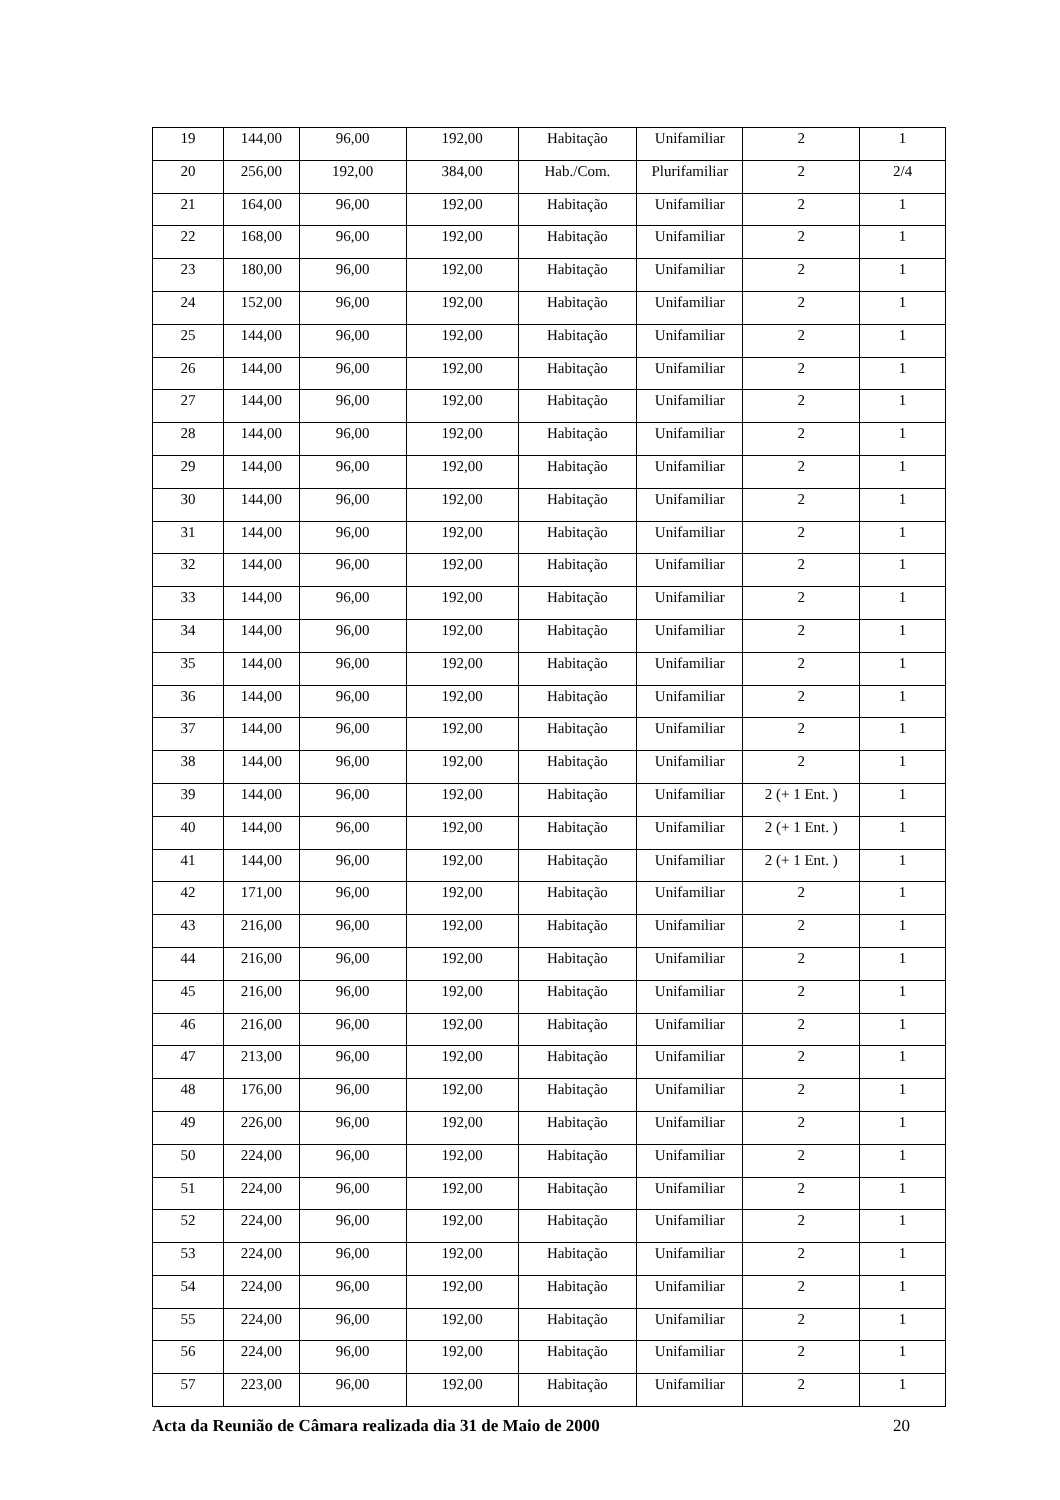| 19 | 144,00 | 96,00 | 192,00 | Habitação | Unifamiliar | 2 | 1 |
| 20 | 256,00 | 192,00 | 384,00 | Hab./Com. | Plurifamiliar | 2 | 2/4 |
| 21 | 164,00 | 96,00 | 192,00 | Habitação | Unifamiliar | 2 | 1 |
| 22 | 168,00 | 96,00 | 192,00 | Habitação | Unifamiliar | 2 | 1 |
| 23 | 180,00 | 96,00 | 192,00 | Habitação | Unifamiliar | 2 | 1 |
| 24 | 152,00 | 96,00 | 192,00 | Habitação | Unifamiliar | 2 | 1 |
| 25 | 144,00 | 96,00 | 192,00 | Habitação | Unifamiliar | 2 | 1 |
| 26 | 144,00 | 96,00 | 192,00 | Habitação | Unifamiliar | 2 | 1 |
| 27 | 144,00 | 96,00 | 192,00 | Habitação | Unifamiliar | 2 | 1 |
| 28 | 144,00 | 96,00 | 192,00 | Habitação | Unifamiliar | 2 | 1 |
| 29 | 144,00 | 96,00 | 192,00 | Habitação | Unifamiliar | 2 | 1 |
| 30 | 144,00 | 96,00 | 192,00 | Habitação | Unifamiliar | 2 | 1 |
| 31 | 144,00 | 96,00 | 192,00 | Habitação | Unifamiliar | 2 | 1 |
| 32 | 144,00 | 96,00 | 192,00 | Habitação | Unifamiliar | 2 | 1 |
| 33 | 144,00 | 96,00 | 192,00 | Habitação | Unifamiliar | 2 | 1 |
| 34 | 144,00 | 96,00 | 192,00 | Habitação | Unifamiliar | 2 | 1 |
| 35 | 144,00 | 96,00 | 192,00 | Habitação | Unifamiliar | 2 | 1 |
| 36 | 144,00 | 96,00 | 192,00 | Habitação | Unifamiliar | 2 | 1 |
| 37 | 144,00 | 96,00 | 192,00 | Habitação | Unifamiliar | 2 | 1 |
| 38 | 144,00 | 96,00 | 192,00 | Habitação | Unifamiliar | 2 | 1 |
| 39 | 144,00 | 96,00 | 192,00 | Habitação | Unifamiliar | 2 (+ 1 Ent. ) | 1 |
| 40 | 144,00 | 96,00 | 192,00 | Habitação | Unifamiliar | 2 (+ 1 Ent. ) | 1 |
| 41 | 144,00 | 96,00 | 192,00 | Habitação | Unifamiliar | 2 (+ 1 Ent. ) | 1 |
| 42 | 171,00 | 96,00 | 192,00 | Habitação | Unifamiliar | 2 | 1 |
| 43 | 216,00 | 96,00 | 192,00 | Habitação | Unifamiliar | 2 | 1 |
| 44 | 216,00 | 96,00 | 192,00 | Habitação | Unifamiliar | 2 | 1 |
| 45 | 216,00 | 96,00 | 192,00 | Habitação | Unifamiliar | 2 | 1 |
| 46 | 216,00 | 96,00 | 192,00 | Habitação | Unifamiliar | 2 | 1 |
| 47 | 213,00 | 96,00 | 192,00 | Habitação | Unifamiliar | 2 | 1 |
| 48 | 176,00 | 96,00 | 192,00 | Habitação | Unifamiliar | 2 | 1 |
| 49 | 226,00 | 96,00 | 192,00 | Habitação | Unifamiliar | 2 | 1 |
| 50 | 224,00 | 96,00 | 192,00 | Habitação | Unifamiliar | 2 | 1 |
| 51 | 224,00 | 96,00 | 192,00 | Habitação | Unifamiliar | 2 | 1 |
| 52 | 224,00 | 96,00 | 192,00 | Habitação | Unifamiliar | 2 | 1 |
| 53 | 224,00 | 96,00 | 192,00 | Habitação | Unifamiliar | 2 | 1 |
| 54 | 224,00 | 96,00 | 192,00 | Habitação | Unifamiliar | 2 | 1 |
| 55 | 224,00 | 96,00 | 192,00 | Habitação | Unifamiliar | 2 | 1 |
| 56 | 224,00 | 96,00 | 192,00 | Habitação | Unifamiliar | 2 | 1 |
| 57 | 223,00 | 96,00 | 192,00 | Habitação | Unifamiliar | 2 | 1 |
Acta da Reunião de Câmara realizada dia 31 de Maio de 2000 20